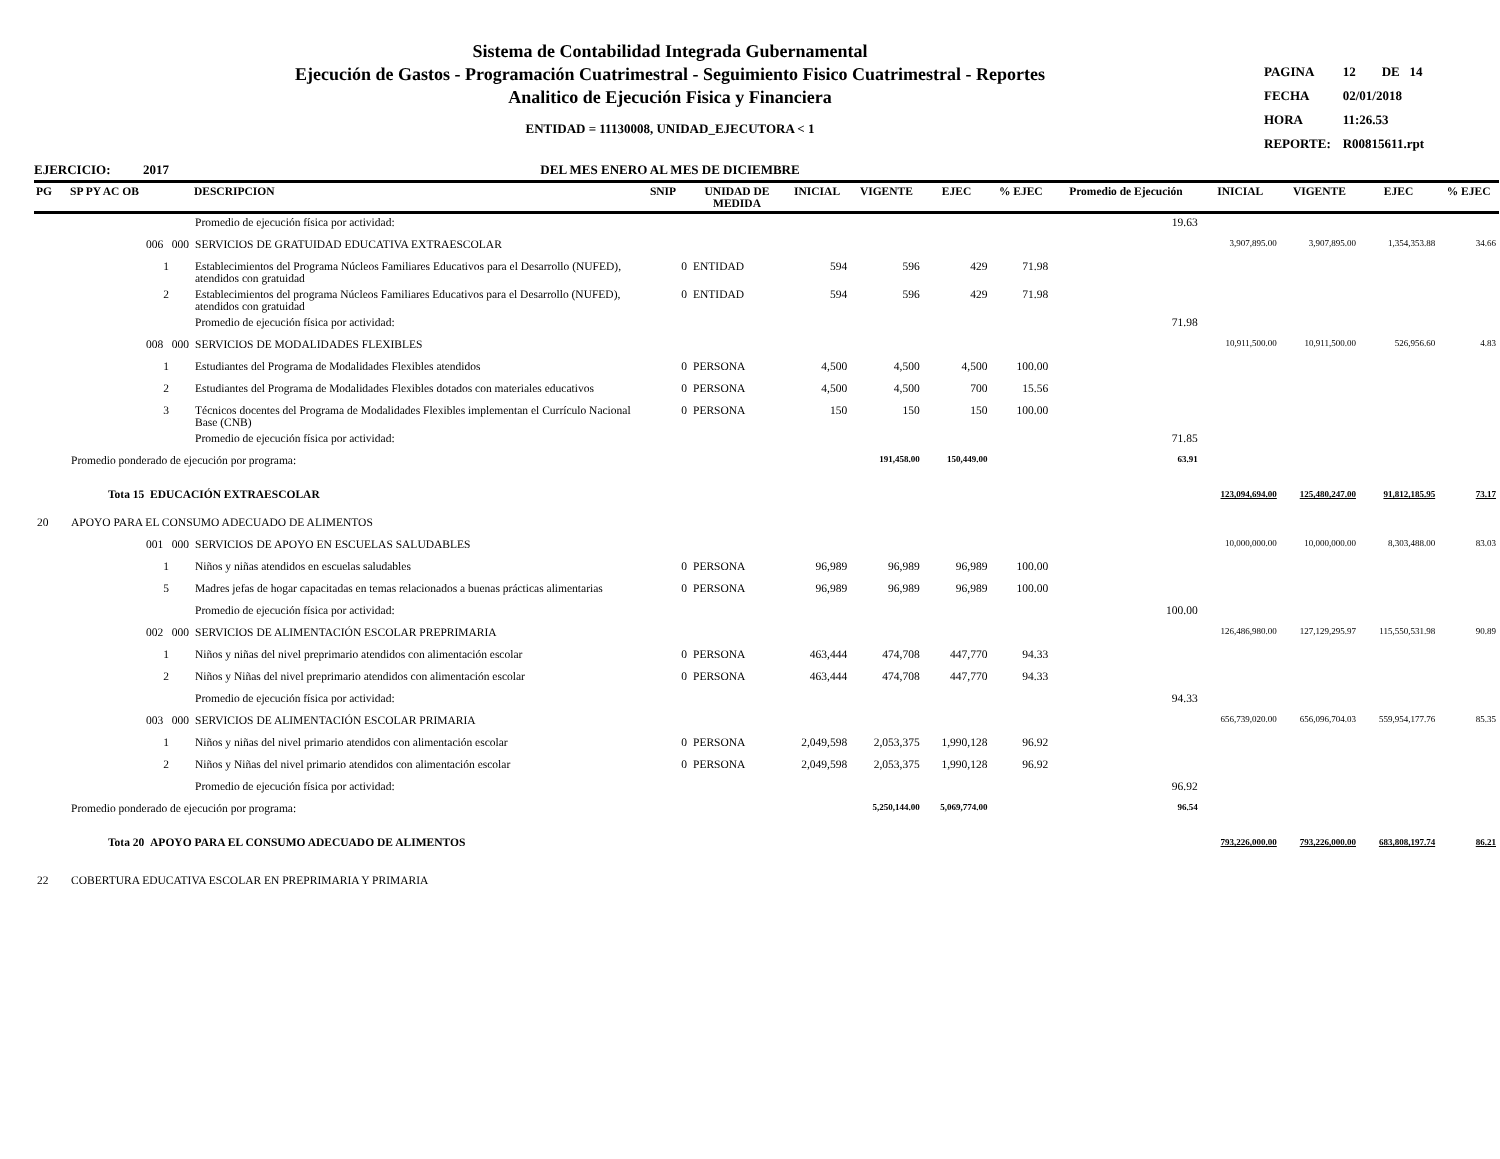Sistema de Contabilidad Integrada Gubernamental
Ejecución de Gastos - Programación Cuatrimestral - Seguimiento Fisico Cuatrimestral - Reportes
Analitico de Ejecución Fisica y Financiera
ENTIDAD = 11130008, UNIDAD_EJECUTORA < 1
DEL MES ENERO AL MES DE DICIEMBRE
| PAGINA | 12 DE 14 |
| FECHA | 02/01/2018 |
| HORA | 11:26.53 |
| REPORTE: | R00815611.rpt |
EJERCICIO: 2017
| PG | SP PY AC OB | DESCRIPCION | SNIP | UNIDAD DE MEDIDA | INICIAL | VIGENTE | EJEC | % EJEC | Promedio de Ejecución | INICIAL | VIGENTE | EJEC | % EJEC |
| --- | --- | --- | --- | --- | --- | --- | --- | --- | --- | --- | --- | --- | --- |
| | | Promedio de ejecución física por actividad: | | | | | | | 19.63 | | | | |
| | 006 000 | SERVICIOS DE GRATUIDAD EDUCATIVA EXTRAESCOLAR | | | | | | | | 3,907,895.00 | 3,907,895.00 | 1,354,353.88 | 34.66 |
| | 1 | Establecimientos del Programa Núcleos Familiares Educativos para el Desarrollo (NUFED), atendidos con gratuidad | 0 | ENTIDAD | 594 | 596 | 429 | 71.98 | | | | | |
| | 2 | Establecimientos del programa Núcleos Familiares Educativos para el Desarrollo (NUFED), atendidos con gratuidad | 0 | ENTIDAD | 594 | 596 | 429 | 71.98 | | | | | |
| | | Promedio de ejecución física por actividad: | | | | | | | 71.98 | | | | |
| | 008 000 | SERVICIOS DE MODALIDADES FLEXIBLES | | | | | | | | 10,911,500.00 | 10,911,500.00 | 526,956.60 | 4.83 |
| | 1 | Estudiantes del Programa de Modalidades Flexibles atendidos | 0 | PERSONA | 4,500 | 4,500 | 4,500 | 100.00 | | | | | |
| | 2 | Estudiantes del Programa de Modalidades Flexibles dotados con materiales educativos | 0 | PERSONA | 4,500 | 4,500 | 700 | 15.56 | | | | | |
| | 3 | Técnicos docentes del Programa de Modalidades Flexibles implementan el Currículo Nacional Base (CNB) | 0 | PERSONA | 150 | 150 | 150 | 100.00 | | | | | |
| | | Promedio de ejecución física por actividad: | | | | | | | 71.85 | | | | |
| | Promedio ponderado de ejecución por programa: | | | | | 191,458.00 | 150,449.00 | | 63.91 | | | | |
| | Tota 15 EDUCACIÓN EXTRAESCOLAR | | | | | | | | | 123,094,694.00 | 125,480,247.00 | 91,812,185.95 | 73.17 |
| 20 | APOYO PARA EL CONSUMO ADECUADO DE ALIMENTOS | | | | | | | | | | | | |
| | 001 000 | SERVICIOS DE APOYO EN ESCUELAS SALUDABLES | | | | | | | | 10,000,000.00 | 10,000,000.00 | 8,303,488.00 | 83.03 |
| | 1 | Niños y niñas atendidos en escuelas saludables | 0 | PERSONA | 96,989 | 96,989 | 96,989 | 100.00 | | | | | |
| | 5 | Madres jefas de hogar capacitadas en temas relacionados a buenas prácticas alimentarias | 0 | PERSONA | 96,989 | 96,989 | 96,989 | 100.00 | | | | | |
| | | Promedio de ejecución física por actividad: | | | | | | | 100.00 | | | | |
| | 002 000 | SERVICIOS DE ALIMENTACIÓN ESCOLAR PREPRIMARIA | | | | | | | | 126,486,980.00 | 127,129,295.97 | 115,550,531.98 | 90.89 |
| | 1 | Niños y niñas del nivel preprimario atendidos con alimentación escolar | 0 | PERSONA | 463,444 | 474,708 | 447,770 | 94.33 | | | | | |
| | 2 | Niños y Niñas del nivel preprimario atendidos con alimentación escolar | 0 | PERSONA | 463,444 | 474,708 | 447,770 | 94.33 | | | | | |
| | | Promedio de ejecución física por actividad: | | | | | | | 94.33 | | | | |
| | 003 000 | SERVICIOS DE ALIMENTACIÓN ESCOLAR PRIMARIA | | | | | | | | 656,739,020.00 | 656,096,704.03 | 559,954,177.76 | 85.35 |
| | 1 | Niños y niñas del nivel primario atendidos con alimentación escolar | 0 | PERSONA | 2,049,598 | 2,053,375 | 1,990,128 | 96.92 | | | | | |
| | 2 | Niños y Niñas del nivel primario atendidos con alimentación escolar | 0 | PERSONA | 2,049,598 | 2,053,375 | 1,990,128 | 96.92 | | | | | |
| | | Promedio de ejecución física por actividad: | | | | | | | 96.92 | | | | |
| | Promedio ponderado de ejecución por programa: | | | | | 5,250,144.00 | 5,069,774.00 | | 96.54 | | | | |
| | Tota 20 APOYO PARA EL CONSUMO ADECUADO DE ALIMENTOS | | | | | | | | | 793,226,000.00 | 793,226,000.00 | 683,808,197.74 | 86.21 |
| 22 | COBERTURA EDUCATIVA ESCOLAR EN PREPRIMARIA Y PRIMARIA | | | | | | | | | | | | |